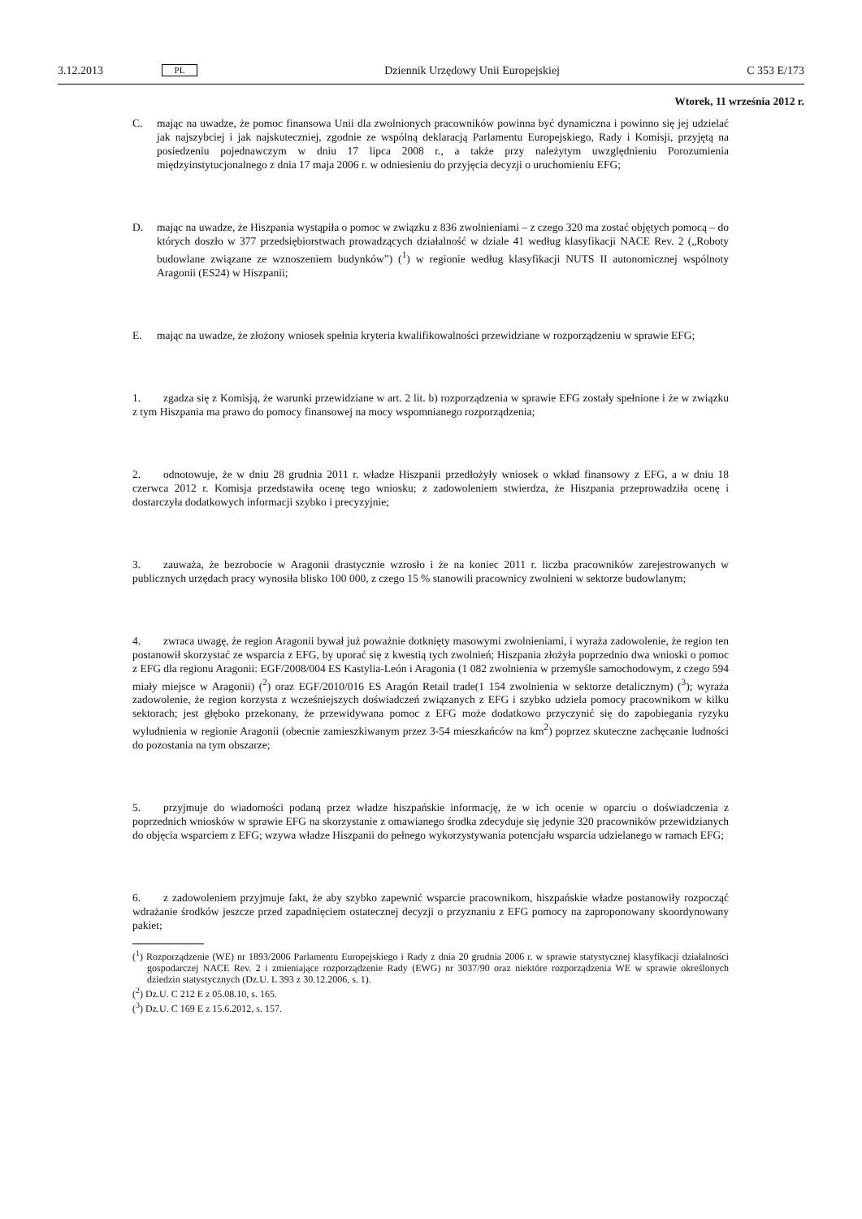3.12.2013
PL
Dziennik Urzędowy Unii Europejskiej
C 353 E/173
Wtorek, 11 września 2012 r.
C. mając na uwadze, że pomoc finansowa Unii dla zwolnionych pracowników powinna być dynamiczna i powinno się jej udzielać jak najszybciej i jak najskuteczniej, zgodnie ze wspólną deklaracją Parlamentu Europejskiego, Rady i Komisji, przyjętą na posiedzeniu pojednawczym w dniu 17 lipca 2008 r., a także przy należytym uwzględnieniu Porozumienia międzyinstytucjonalnego z dnia 17 maja 2006 r. w odniesieniu do przyjęcia decyzji o uruchomieniu EFG;
D. mając na uwadze, że Hiszpania wystąpiła o pomoc w związku z 836 zwolnieniami – z czego 320 ma zostać objętych pomocą – do których doszło w 377 przedsiębiorstwach prowadzących działalność w dziale 41 według klasyfikacji NACE Rev. 2 („Roboty budowlane związane ze wznoszeniem budynków”) (<sup>1</sup>) w regionie według klasyfikacji NUTS II autonomicznej wspólnoty Aragonii (ES24) w Hiszpanii;
E. mając na uwadze, że złożony wniosek spełnia kryteria kwalifikowalności przewidziane w rozporządzeniu w sprawie EFG;
1. zgadza się z Komisją, że warunki przewidziane w art. 2 lit. b) rozporządzenia w sprawie EFG zostały spełnione i że w związku z tym Hiszpania ma prawo do pomocy finansowej na mocy wspomnianego rozporządzenia;
2. odnotowuje, że w dniu 28 grudnia 2011 r. władze Hiszpanii przedłożyły wniosek o wkład finansowy z EFG, a w dniu 18 czerwca 2012 r. Komisja przedstawiła ocenę tego wniosku; z zadowoleniem stwierdza, że Hiszpania przeprowadziła ocenę i dostarczyła dodatkowych informacji szybko i precyzyjnie;
3. zauważa, że bezrobocie w Aragonii drastycznie wzrosło i że na koniec 2011 r. liczba pracowników zarejestrowanych w publicznych urzędach pracy wynosiła blisko 100 000, z czego 15 % stanowili pracownicy zwolnieni w sektorze budowlanym;
4. zwraca uwagę, że region Aragonii bywał już poważnie dotknięty masowymi zwolnieniami, i wyraża zadowolenie, że region ten postanowił skorzystać ze wsparcia z EFG, by uporać się z kwestią tych zwolnień; Hiszpania złożyła poprzednio dwa wnioski o pomoc z EFG dla regionu Aragonii: EGF/2008/004 ES Kastylia-León i Aragonia (1 082 zwolnienia w przemyśle samochodowym, z czego 594 miały miejsce w Aragonii) (<sup>2</sup>) oraz EGF/2010/016 ES Aragón Retail trade(1 154 zwolnienia w sektorze detalicznym) (<sup>3</sup>); wyraża zadowolenie, że region korzysta z wcześniejszych doświadczeń związanych z EFG i szybko udziela pomocy pracownikom w kilku sektorach; jest głęboko przekonany, że przewidywana pomoc z EFG może dodatkowo przyczynić się do zapobiegania ryzyku wyludnienia w regionie Aragonii (obecnie zamieszkiwanym przez 3-54 mieszkańców na km<sup>2</sup>) poprzez skuteczne zachęcanie ludności do pozostania na tym obszarze;
5. przyjmuje do wiadomości podaną przez władze hiszpańskie informację, że w ich ocenie w oparciu o doświadczenia z poprzednich wniosków w sprawie EFG na skorzystanie z omawianego środka zdecyduje się jedynie 320 pracowników przewidzianych do objęcia wsparciem z EFG; wzywa władze Hiszpanii do pełnego wykorzystywania potencjału wsparcia udzielanego w ramach EFG;
6. z zadowoleniem przyjmuje fakt, że aby szybko zapewnić wsparcie pracownikom, hiszpańskie władze postanowiły rozpocząć wdrażanie środków jeszcze przed zapadnięciem ostatecznej decyzji o przyznaniu z EFG pomocy na zaproponowany skoordynowany pakiet;
(<sup>1</sup>) Rozporządzenie (WE) nr 1893/2006 Parlamentu Europejskiego i Rady z dnia 20 grudnia 2006 r. w sprawie statystycznej klasyfikacji działalności gospodarczej NACE Rev. 2 i zmieniające rozporządzenie Rady (EWG) nr 3037/90 oraz niektóre rozporządzenia WE w sprawie określonych dziedzin statystycznych (Dz.U. L 393 z 30.12.2006, s. 1).
(<sup>2</sup>) Dz.U. C 212 E z 05.08.10, s. 165.
(<sup>3</sup>) Dz.U. C 169 E z 15.6.2012, s. 157.